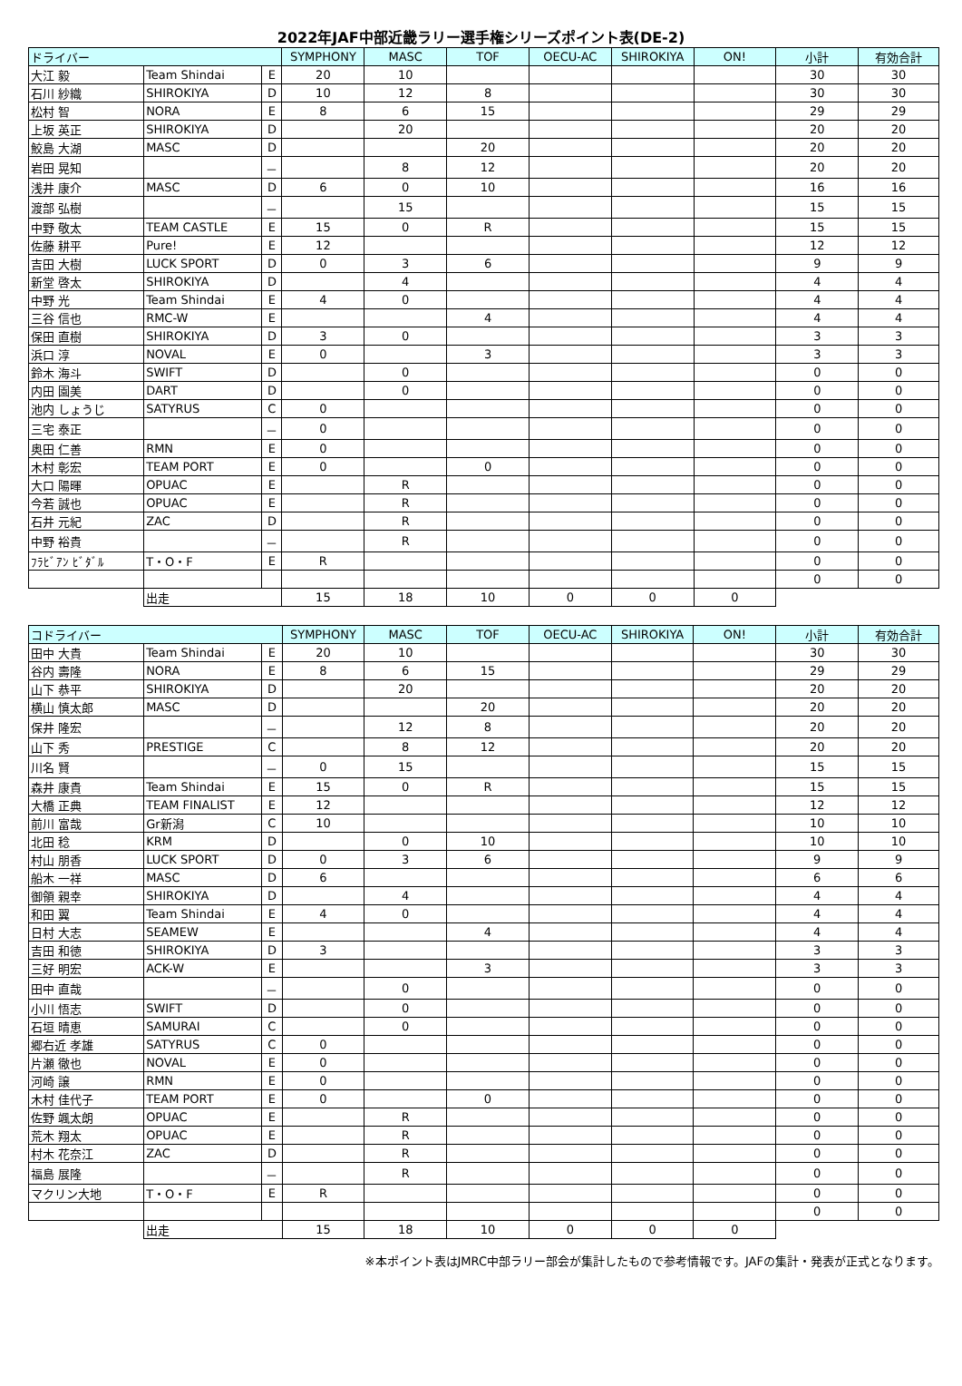2022年JAF中部近畿ラリー選手権シリーズポイント表(DE-2)
| ドライバー | | | SYMPHONY | MASC | TOF | OECU-AC | SHIROKIYA | ON! | 小計 | 有効合計 |
| --- | --- | --- | --- | --- | --- | --- | --- | --- | --- | --- |
| 大江 毅 | Team Shindai | E | 20 | 10 | | | | | 30 | 30 |
| 石川 紗織 | SHIROKIYA | D | 10 | 12 | 8 | | | | 30 | 30 |
| 松村 智 | NORA | E | 8 | 6 | 15 | | | | 29 | 29 |
| 上坂 英正 | SHIROKIYA | D | | 20 | | | | | 20 | 20 |
| 鮫島 大湖 | MASC | D | | | 20 | | | | 20 | 20 |
| 岩田 晃知 | | － | | 8 | 12 | | | | 20 | 20 |
| 浅井 康介 | MASC | D | 6 | 0 | 10 | | | | 16 | 16 |
| 渡部 弘樹 | | － | | 15 | | | | | 15 | 15 |
| 中野 敬太 | TEAM CASTLE | E | 15 | 0 | R | | | | 15 | 15 |
| 佐藤 耕平 | Pure! | E | 12 | | | | | | 12 | 12 |
| 吉田 大樹 | LUCK SPORT | D | 0 | 3 | 6 | | | | 9 | 9 |
| 新堂 啓太 | SHIROKIYA | D | | 4 | | | | | 4 | 4 |
| 中野 光 | Team Shindai | E | 4 | 0 | | | | | 4 | 4 |
| 三谷 信也 | RMC-W | E | | | 4 | | | | 4 | 4 |
| 保田 直樹 | SHIROKIYA | D | 3 | 0 | | | | | 3 | 3 |
| 浜口 淳 | NOVAL | E | 0 | | 3 | | | | 3 | 3 |
| 鈴木 海斗 | SWIFT | D | | 0 | | | | | 0 | 0 |
| 内田 園美 | DART | D | | 0 | | | | | 0 | 0 |
| 池内 しょうじ | SATYRUS | C | 0 | | | | | | 0 | 0 |
| 三宅 泰正 | | － | 0 | | | | | | 0 | 0 |
| 奥田 仁善 | RMN | E | 0 | | | | | | 0 | 0 |
| 木村 彰宏 | TEAM PORT | E | 0 | | 0 | | | | 0 | 0 |
| 大口 陽暉 | OPUAC | E | | R | | | | | 0 | 0 |
| 今若 誠也 | OPUAC | E | | R | | | | | 0 | 0 |
| 石井 元紀 | ZAC | D | | R | | | | | 0 | 0 |
| 中野 裕貴 | | － | | R | | | | | 0 | 0 |
| ﾌﾗﾋﾞｱﾝ ﾋﾞﾀﾞﾙ | T・O・F | E | R | | | | | | 0 | 0 |
| | | | | | | | | | 0 | 0 |
| | 出走 | | 15 | 18 | 10 | 0 | 0 | 0 | | |
| コドライバー | | | SYMPHONY | MASC | TOF | OECU-AC | SHIROKIYA | ON! | 小計 | 有効合計 |
| --- | --- | --- | --- | --- | --- | --- | --- | --- | --- | --- |
| 田中 大貴 | Team Shindai | E | 20 | 10 | | | | | 30 | 30 |
| 谷内 壽隆 | NORA | E | 8 | 6 | 15 | | | | 29 | 29 |
| 山下 恭平 | SHIROKIYA | D | | 20 | | | | | 20 | 20 |
| 横山 慎太郎 | MASC | D | | | 20 | | | | 20 | 20 |
| 保井 隆宏 | | － | | 12 | 8 | | | | 20 | 20 |
| 山下 秀 | PRESTIGE | C | | 8 | 12 | | | | 20 | 20 |
| 川名 賢 | | － | 0 | 15 | | | | | 15 | 15 |
| 森井 康貴 | Team Shindai | E | 15 | 0 | R | | | | 15 | 15 |
| 大橋 正典 | TEAM FINALIST | E | 12 | | | | | | 12 | 12 |
| 前川 富哉 | Gr新潟 | C | 10 | | | | | | 10 | 10 |
| 北田 稔 | KRM | D | | 0 | 10 | | | | 10 | 10 |
| 村山 朋香 | LUCK SPORT | D | 0 | 3 | 6 | | | | 9 | 9 |
| 船木 一祥 | MASC | D | 6 | | | | | | 6 | 6 |
| 御領 親幸 | SHIROKIYA | D | | 4 | | | | | 4 | 4 |
| 和田 翼 | Team Shindai | E | 4 | 0 | | | | | 4 | 4 |
| 日村 大志 | SEAMEW | E | | | 4 | | | | 4 | 4 |
| 吉田 和徳 | SHIROKIYA | D | 3 | | | | | | 3 | 3 |
| 三好 明宏 | ACK-W | E | | | 3 | | | | 3 | 3 |
| 田中 直哉 | | － | | 0 | | | | | 0 | 0 |
| 小川 悟志 | SWIFT | D | | 0 | | | | | 0 | 0 |
| 石垣 晴恵 | SAMURAI | C | | 0 | | | | | 0 | 0 |
| 郷右近 孝雄 | SATYRUS | C | 0 | | | | | | 0 | 0 |
| 片瀬 徹也 | NOVAL | E | 0 | | | | | | 0 | 0 |
| 河崎 譲 | RMN | E | 0 | | | | | | 0 | 0 |
| 木村 佳代子 | TEAM PORT | E | 0 | | 0 | | | | 0 | 0 |
| 佐野 颯太朗 | OPUAC | E | | R | | | | | 0 | 0 |
| 荒木 翔太 | OPUAC | E | | R | | | | | 0 | 0 |
| 村木 花奈江 | ZAC | D | | R | | | | | 0 | 0 |
| 福島 展隆 | | － | | R | | | | | 0 | 0 |
| マクリン大地 | T・O・F | E | R | | | | | | 0 | 0 |
| | | | | | | | | | 0 | 0 |
| | 出走 | | 15 | 18 | 10 | 0 | 0 | 0 | | |
※本ポイント表はJMRC中部ラリー部会が集計したもので参考情報です。JAFの集計・発表が正式となります。